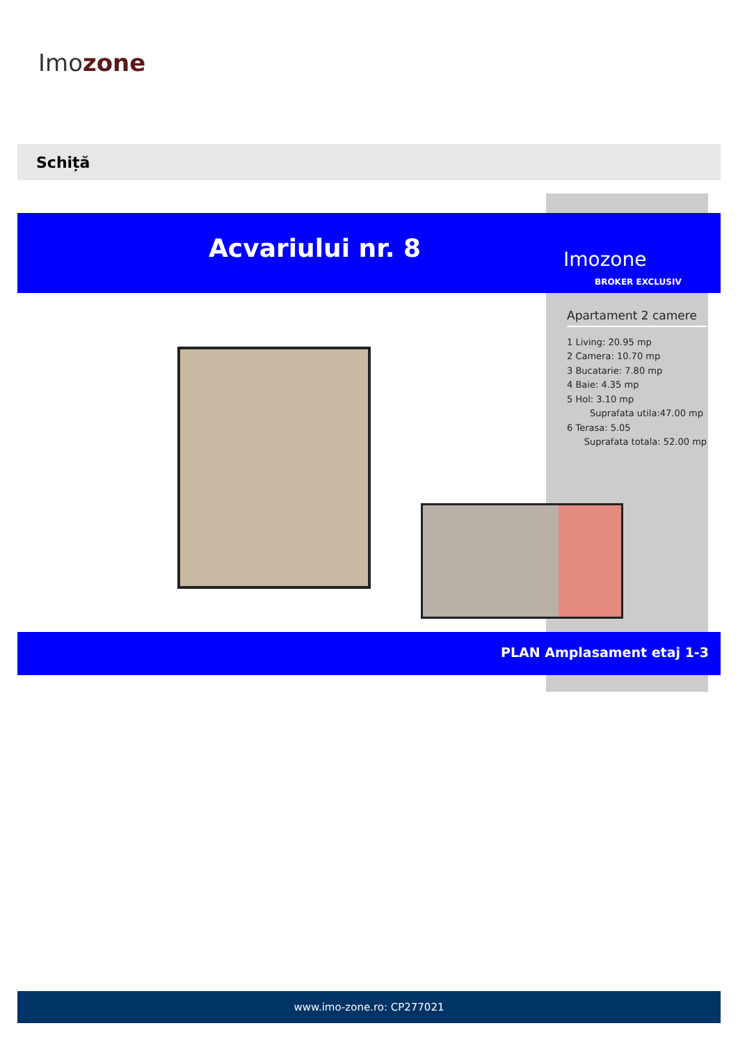Imozone
Schiță
Acvariului nr. 8 Imozone
BROKER EXCLUSIV
Apartament 2 camere
1 Living: 20.95 mp
2 Camera: 10.70 mp
3 Bucatarie: 7.80 mp
4 Baie: 4.35 mp
5 Hol: 3.10 mp
Suprafata utila:47.00 mp
6 Terasa: 5.05
Suprafata totala: 52.00 mp
PLAN Amplasament etaj 1-3
www.imo-zone.ro: CP277021